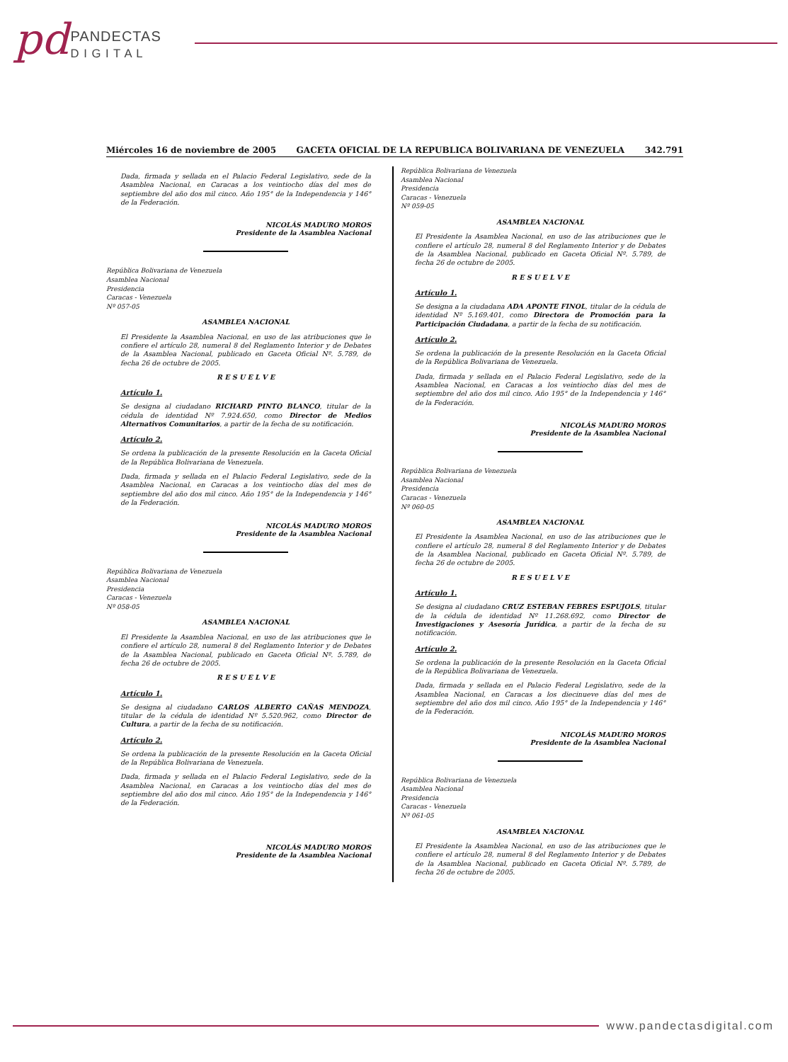pd PANDECTAS
D I G I T A L
Miércoles 16 de noviembre de 2005 GACETA OFICIAL DE LA REPUBLICA BOLIVARIANA DE VENEZUELA 342.791
Dada, firmada y sellada en el Palacio Federal Legislativo, sede de la Asamblea Nacional, en Caracas a los veintiocho días del mes de septiembre del año dos mil cinco. Año 195° de la Independencia y 146° de la Federación.
NICOLÁS MADURO MOROS
Presidente de la Asamblea Nacional
República Bolivariana de Venezuela
Asamblea Nacional
Presidencia
Caracas - Venezuela
Nº 057-05
ASAMBLEA NACIONAL
El Presidente la Asamblea Nacional, en uso de las atribuciones que le confiere el artículo 28, numeral 8 del Reglamento Interior y de Debates de la Asamblea Nacional, publicado en Gaceta Oficial Nº. 5.789, de fecha 26 de octubre de 2005.
R E S U E L V E
Artículo 1.
Se designa al ciudadano RICHARD PINTO BLANCO, titular de la cédula de identidad Nº 7.924.650, como Director de Medios Alternativos Comunitarios, a partir de la fecha de su notificación.
Artículo 2.
Se ordena la publicación de la presente Resolución en la Gaceta Oficial de la República Bolivariana de Venezuela.
Dada, firmada y sellada en el Palacio Federal Legislativo, sede de la Asamblea Nacional, en Caracas a los veintiocho días del mes de septiembre del año dos mil cinco. Año 195° de la Independencia y 146° de la Federación.
NICOLÁS MADURO MOROS
Presidente de la Asamblea Nacional
República Bolivariana de Venezuela
Asamblea Nacional
Presidencia
Caracas - Venezuela
Nº 058-05
ASAMBLEA NACIONAL
El Presidente la Asamblea Nacional, en uso de las atribuciones que le confiere el artículo 28, numeral 8 del Reglamento Interior y de Debates de la Asamblea Nacional, publicado en Gaceta Oficial Nº. 5.789, de fecha 26 de octubre de 2005.
R E S U E L V E
Artículo 1.
Se designa al ciudadano CARLOS ALBERTO CAÑAS MENDOZA, titular de la cédula de identidad Nº 5.520.962, como Director de Cultura, a partir de la fecha de su notificación.
Artículo 2.
Se ordena la publicación de la presente Resolución en la Gaceta Oficial de la República Bolivariana de Venezuela.
Dada, firmada y sellada en el Palacio Federal Legislativo, sede de la Asamblea Nacional, en Caracas a los veintiocho días del mes de septiembre del año dos mil cinco. Año 195° de la Independencia y 146° de la Federación.
NICOLÁS MADURO MOROS
Presidente de la Asamblea Nacional
República Bolivariana de Venezuela
Asamblea Nacional
Presidencia
Caracas - Venezuela
Nº 059-05
ASAMBLEA NACIONAL
El Presidente la Asamblea Nacional, en uso de las atribuciones que le confiere el artículo 28, numeral 8 del Reglamento Interior y de Debates de la Asamblea Nacional, publicado en Gaceta Oficial Nº. 5.789, de fecha 26 de octubre de 2005.
R E S U E L V E
Artículo 1.
Se designa a la ciudadana ADA APONTE FINOL, titular de la cédula de identidad Nº 5.169.401, como Directora de Promoción para la Participación Ciudadana, a partir de la fecha de su notificación.
Artículo 2.
Se ordena la publicación de la presente Resolución en la Gaceta Oficial de la República Bolivariana de Venezuela.
Dada, firmada y sellada en el Palacio Federal Legislativo, sede de la Asamblea Nacional, en Caracas a los veintiocho días del mes de septiembre del año dos mil cinco. Año 195° de la Independencia y 146° de la Federación.
NICOLÁS MADURO MOROS
Presidente de la Asamblea Nacional
República Bolivariana de Venezuela
Asamblea Nacional
Presidencia
Caracas - Venezuela
Nº 060-05
ASAMBLEA NACIONAL
El Presidente la Asamblea Nacional, en uso de las atribuciones que le confiere el artículo 28, numeral 8 del Reglamento Interior y de Debates de la Asamblea Nacional, publicado en Gaceta Oficial Nº. 5.789, de fecha 26 de octubre de 2005.
R E S U E L V E
Artículo 1.
Se designa al ciudadano CRUZ ESTEBAN FEBRES ESPUJOLS, titular de la cédula de identidad Nº 11.268.692, como Director de Investigaciones y Asesoría Jurídica, a partir de la fecha de su notificación.
Artículo 2.
Se ordena la publicación de la presente Resolución en la Gaceta Oficial de la República Bolivariana de Venezuela.
Dada, firmada y sellada en el Palacio Federal Legislativo, sede de la Asamblea Nacional, en Caracas a los diecinueve días del mes de septiembre del año dos mil cinco. Año 195° de la Independencia y 146° de la Federación.
NICOLÁS MADURO MOROS
Presidente de la Asamblea Nacional
República Bolivariana de Venezuela
Asamblea Nacional
Presidencia
Caracas - Venezuela
Nº 061-05
ASAMBLEA NACIONAL
El Presidente la Asamblea Nacional, en uso de las atribuciones que le confiere el artículo 28, numeral 8 del Reglamento Interior y de Debates de la Asamblea Nacional, publicado en Gaceta Oficial Nº. 5.789, de fecha 26 de octubre de 2005.
www.pandectasdigital.com